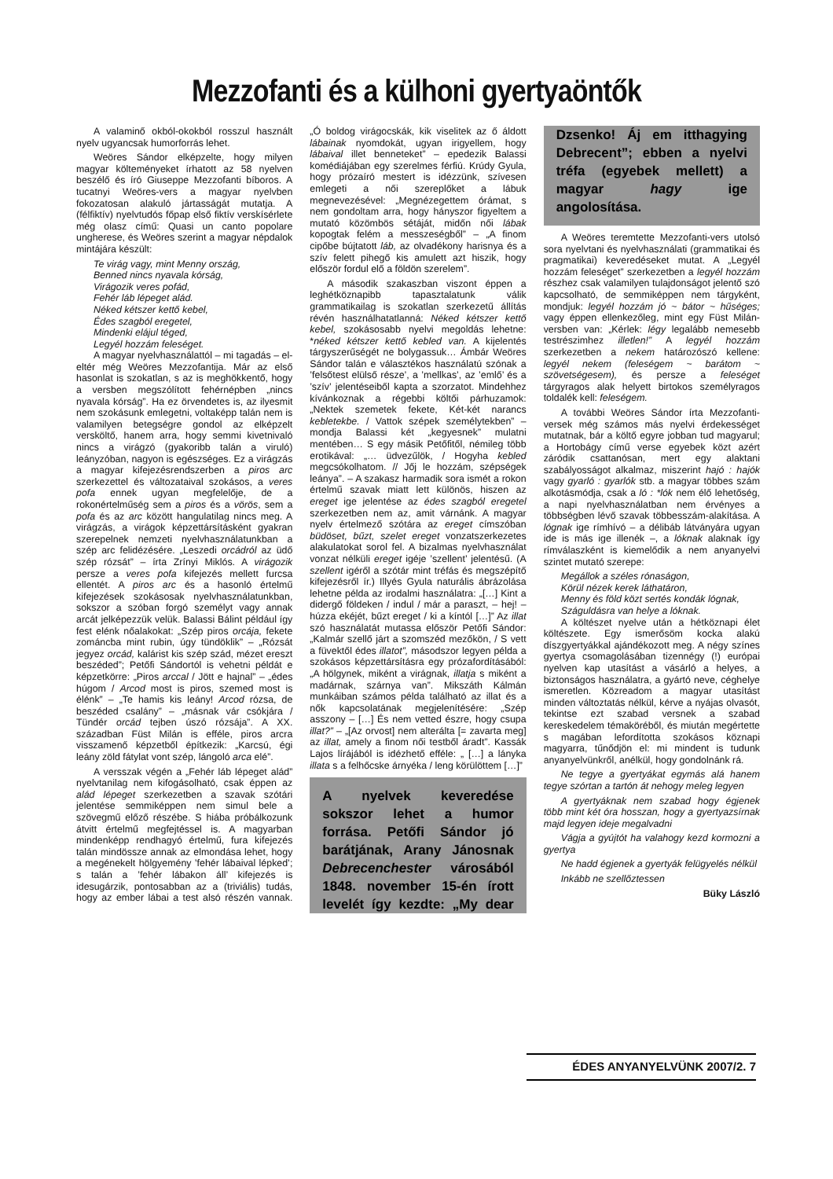Mezzofanti és a külhoni gyertyaöntők
A valaminő okból-okokból rosszul használt nyelv ugyancsak humorforrás lehet.
Weöres Sándor elképzelte, hogy milyen magyar költeményeket írhatott az 58 nyelven beszélő és író Giuseppe Mezzofanti bíboros. A tucatnyi Weöres-vers a magyar nyelvben fokozatosan alakuló jártasságát mutatja. A (félfiktív) nyelvtudós főpap első fiktív verskísérlete még olasz című: Quasi un canto popolare ungherese, és Weöres szerint a magyar népdalok mintájára készült:
Te virág vagy, mint Menny ország,
Benned nincs nyavala kórság,
Virágozik veres pofád,
Fehér láb lépeget alád.
Néked kétszer kettő kebel,
Édes szagból eregetel,
Mindenki elájul téged,
Legyél hozzám feleséget.
A magyar nyelvhasználattól – mi tagadás – el-eltér még Weöres Mezzofantija. Már az első hasonlat is szokatlan, s az is meghökkentő, hogy a versben megszólított fehérnépben „nincs nyavala kórság”. Ha ez örvendetes is, az ilyesmit nem szokásunk emlegetni, voltaképp talán nem is valamilyen betegségre gondol az elképzelt versköltő, hanem arra, hogy semmi kivetnivaló nincs a virágzó (gyakoribb talán a viruló) leányzóban, nagyon is egészséges. Ez a virágzás a magyar kifejezésrendszerben a piros arc szerkezettel és változataival szokásos, a veres pofa ennek ugyan megfelelője, de a rokonértelműség sem a piros és a vörös, sem a pofa és az arc között hangulatilag nincs meg. A virágzás, a virágok képzettársításként gyakran szerepelnek nemzeti nyelvhasználatunkban a szép arc felidézésére. „Leszedi orcádról az üdő szép rózsát” – írta Zrínyi Miklós. A virágozik persze a veres pofa kifejezés mellett furcsa ellentét. A piros arc és a hasonló értelmű kifejezések szokásosak nyelvhasználatunkban, sokszor a szóban forgó személyt vagy annak arcát jelképezzük velük. Balassi Bálint például így fest elénk nőalakokat: „Szép piros orcája, fekete zománcba mint rubin, úgy tündöklik” – „Rózsát jegyez orcád, kalárist kis szép szád, mézet ereszt beszéded”; Petőfi Sándortól is vehetni példát e képzetkörre: „Piros arccal / Jött e hajnal” – „édes húgom / Arcod most is piros, szemed most is élénk” – „Te hamis kis leány! Arcod rózsa, de beszéded csalány” – „másnak vár csókjára / Tündér orcád tejben úszó rózsája”. A XX. században Füst Milán is efféle, piros arcra visszamenő képzetből építkezik: „Karcsú, égi leány zöld fátylat vont szép, lángoló arca elé”.
A versszak végén a „Fehér láb lépeget alád” nyelvtanilag nem kifogásolható, csak éppen az alád lépeget szerkezetben a szavak szótári jelentése semmiképpen nem simul bele a szövegmű előző részébe. S hiába próbálkozunk átvitt értelmű megfejtéssel is. A magyarban mindenképp rendhagyó értelmű, fura kifejezés talán mindössze annak az elmondása lehet, hogy a megénekelt hölgyemény ’fehér lábaival lépked’; s talán a ’fehér lábakon áll’ kifejezés is idesugárzik, pontosabban az a (triviális) tudás, hogy az ember lábai a test alsó részén vannak. „Ó boldog virágocskák, kik viselitek az ő áldott lábainak nyomdokát, ugyan irigyellem, hogy lábaival illet benneteket” – epedezik Balassi komédiájában egy szerelmes férfiú. Krúdy Gyula, hogy prózaíró mestert is idézzünk, szívesen emlegeti a női szereplőket a lábuk megnevezésével: „Megnézegettem órámat, s nem gondoltam arra, hogy hányszor figyeltem a mutató közömbös sétáját, midőn női lábak kopogtak felém a messzeségből” – „A finom cipőbe bújtatott láb, az olvadékony harisnya és a szív felett pihegő kis amulett azt hiszik, hogy először fordul elő a földön szerelem”.
A második szakaszban viszont éppen a leghétköznapibb tapasztalatunk válik grammatikailag is szokatlan szerkezetű állítás révén használhatatlanná: Néked kétszer kettő kebel, szokásosabb nyelvi megoldás lehetne: *néked kétszer kettő kebled van. A kijelentés tárgyszerűségét ne bolygassuk… Ámbár Weöres Sándor talán e választékos használatú szónak a ’felsőtest elülső része’, a ’mellkas’, az ’emlő’ és a ’szív’ jelentéseiből kapta a szorzatot. Mindehhez kívánkoznak a régebbi költői párhuzamok: „Nektek szemetek fekete, Két-két narancs kebletekbe. / Vattok szépek személytekben” – mondja Balassi két „kegyesnek” mulatni mentében… S egy másik Petőfitől, némileg több erotikával: „… üdvezűlök, / Hogyha kebled megcsókolhatom. // Jőj le hozzám, szépségek leánya”. – A szakasz harmadik sora ismét a rokon értelmű szavak miatt lett különös, hiszen az ereget ige jelentése az édes szagból eregetel szerkezetben nem az, amit várnánk. A magyar nyelv értelmező szótára az ereget címszóban büdöset, bűzt, szelet ereget vonzatszerkezetes alakulatokat sorol fel. A bizalmas nyelvhasználat vonzat nélküli ereget igéje ’szellent’ jelentésű. (A szellent igéről a szótár mint tréfás és megszépítő kifejezésről ír.) Illyés Gyula naturális ábrázolása lehetne példa az irodalmi használatra: „[…] Kint a didergő földeken / indul / már a paraszt, – hej! – húzza ekéjét, bűzt ereget / ki a kíntól […]” Az illat szó használatát mutassa először Petőfi Sándor: „Kalmár szellő járt a szomszéd mezőkön, / S vett a füvektől édes illatot”, másodszor legyen példa a szokásos képzettársításra egy prózafordításából: „A hölgynek, miként a virágnak, illatja s miként a madárnak, szárnya van”. Mikszáth Kálmán munkáiban számos példa található az illat és a nők kapcsolatának megjelenítésére: „Szép asszony – […] És nem vetted észre, hogy csupa illat?” – „[Az orvost] nem alterálta [= zavarta meg] az illat, amely a finom női testből áradt”. Kassák Lajos lírájából is idézhető efféle: „ […] a lányka illata s a felhőcske árnyéka / leng körülöttem […]”
A nyelvek keveredése sokszor lehet a humor forrása. Petőfi Sándor jó barátjának, Arany Jánosnak Debrecenchester városából 1848. november 15-én írott levelét így kezdte: „My dear Dzsenko! Áj em itthagying Debrecent”; ebben a nyelvi tréfa (egyebek mellett) a magyar hagy ige angolosítása.
A Weöres teremtette Mezzofanti-vers utolsó sora nyelvtani és nyelvhasználati (grammatikai és pragmatikai) keveredéseket mutat. A „Legyél hozzám feleséget” szerkezetben a legyél hozzám részhez csak valamilyen tulajdonságot jelentő szó kapcsolható, de semmiképpen nem tárgyként, mondjuk: legyél hozzám jó ~ bátor ~ hűséges; vagy éppen ellenkezőleg, mint egy Füst Milán-versben van: „Kérlek: légy legalább nemesebb testrészimhez illetlen!” A legyél hozzám szerkezetben a nekem határozószó kellene: legyél nekem (feleségem ~ barátom ~ szövetségesem), és persze a feleséget tárgyragos alak helyett birtokos személyragos toldalék kell: feleségem.
A további Weöres Sándor írta Mezzofanti-versek még számos más nyelvi érdekességet mutatnak, bár a költő egyre jobban tud magyarul; a Hortobágy című verse egyebek közt azért záródik csattanósan, mert egy alaktani szabályosságot alkalmaz, miszerint hajó : hajók vagy gyarló : gyarlók stb. a magyar többes szám alkotásmódja, csak a ló : *lók nem élő lehetőség, a napi nyelvhasználatban nem érvényes a többségben lévő szavak többesszám-alakítása. A lógnak ige rímhívó – a délibáb látványára ugyan ide is más ige illenék –, a lóknak alaknak így rímválaszként is kiemelődik a nem anyanyelvi szintet mutató szerepe:
Megállok a széles rónaságon,
Körül nézek kerek láthatáron,
Menny és föld közt sertés kondák lógnak,
Száguldásra van helye a lóknak.
A költészet nyelve után a hétköznapi élet költészete. Egy ismerősöm kocka alakú díszgyertyákkal ajándékozott meg. A négy színes gyertya csomagolásában tizennégy (!) európai nyelven kap utasítást a vásárló a helyes, a biztonságos használatra, a gyártó neve, cég­helye ismeretlen. Közreadom a magyar utasítást minden változtatás nélkül, kérve a nyájas olvasót, tekintse ezt szabad versnek a szabad kereskedelem témaköréből, és miután megértette s magában lefordította szokásos köznapi magyarra, tűnődjön el: mi mindent is tudunk anyanyelvünkről, anélkül, hogy gondolnánk rá.
Ne tegye a gyertyákat egymás alá hanem tegye szórtan a tartón át nehogy meleg legyen
A gyertyáknak nem szabad hogy égjenek több mint két óra hosszan, hogy a gyertyazsírnak majd legyen ideje megalvadni
Vágja a gyújtót ha valahogy kezd kormozni a gyertya
Ne hadd égjenek a gyertyák felügyelés nélkül
Inkább ne szellőztessen
Büky László
ÉDES ANYANYELVÜNK 2007/2. 7